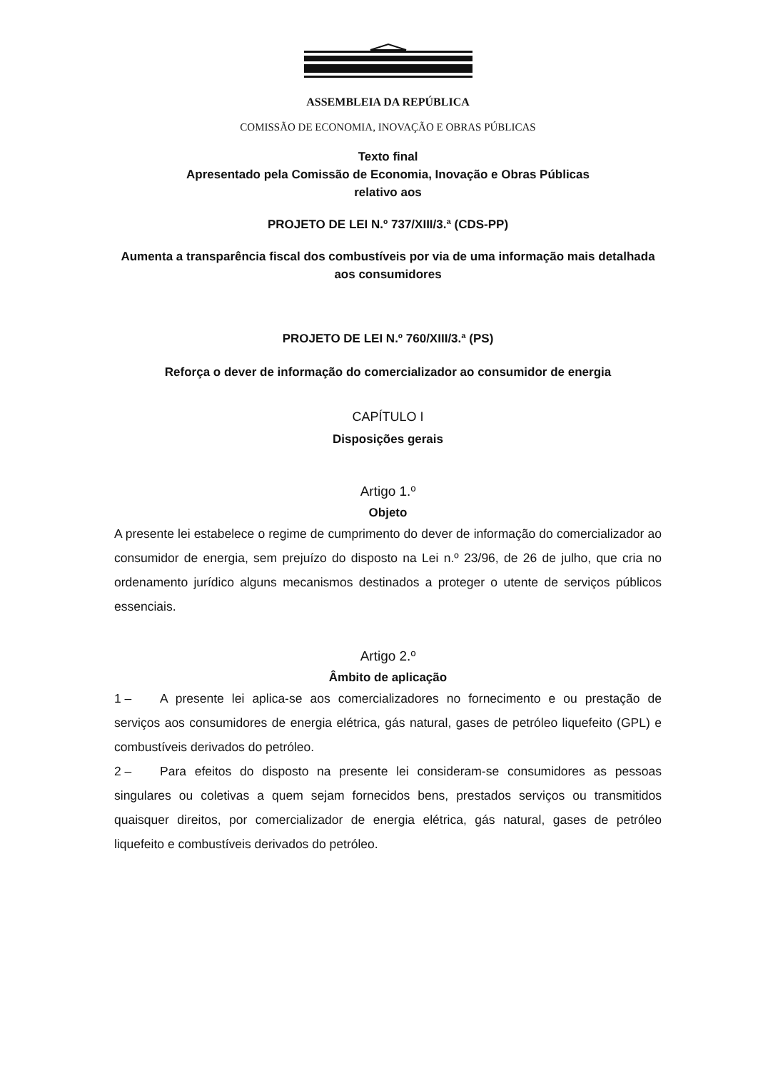ASSEMBLEIA DA REPÚBLICA
COMISSÃO DE ECONOMIA, INOVAÇÃO E OBRAS PÚBLICAS
Texto final
Apresentado pela Comissão de Economia, Inovação e Obras Públicas
relativo aos
PROJETO DE LEI N.º 737/XIII/3.ª (CDS-PP)
Aumenta a transparência fiscal dos combustíveis por via de uma informação mais detalhada aos consumidores
PROJETO DE LEI N.º 760/XIII/3.ª (PS)
Reforça o dever de informação do comercializador ao consumidor de energia
CAPÍTULO I
Disposições gerais
Artigo 1.º
Objeto
A presente lei estabelece o regime de cumprimento do dever de informação do comercializador ao consumidor de energia, sem prejuízo do disposto na Lei n.º 23/96, de 26 de julho, que cria no ordenamento jurídico alguns mecanismos destinados a proteger o utente de serviços públicos essenciais.
Artigo 2.º
Âmbito de aplicação
1 – A presente lei aplica-se aos comercializadores no fornecimento e ou prestação de serviços aos consumidores de energia elétrica, gás natural, gases de petróleo liquefeito (GPL) e combustíveis derivados do petróleo.
2 – Para efeitos do disposto na presente lei consideram-se consumidores as pessoas singulares ou coletivas a quem sejam fornecidos bens, prestados serviços ou transmitidos quaisquer direitos, por comercializador de energia elétrica, gás natural, gases de petróleo liquefeito e combustíveis derivados do petróleo.